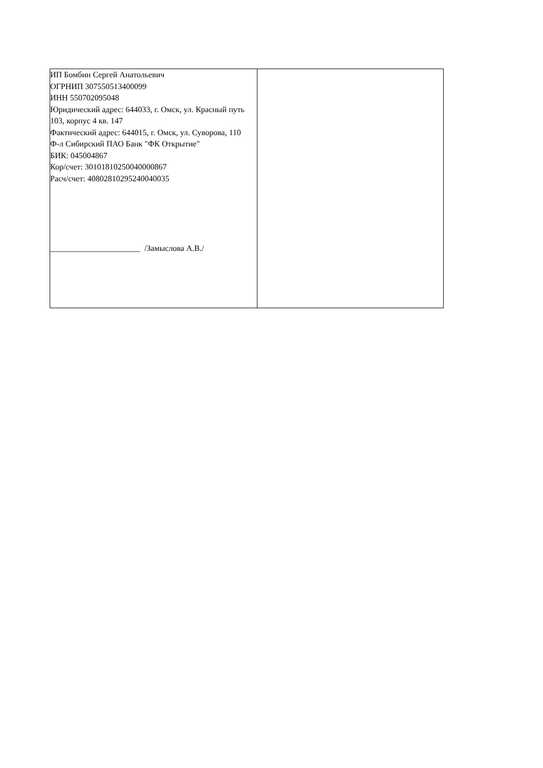| ИП Бомбин Сергей Анатольевич ОГРНИП 307550513400099 ИНН 550702095048 Юридический адрес: 644033, г. Омск, ул. Красный путь 103, корпус 4 кв. 147 Фактический адрес: 644015, г. Омск, ул. Суворова, 110 Ф-л Сибирский ПАО Банк "ФК Открытие" БИК: 045004867 Кор/счет: 30101810250040000867 Расч/счет: 40802810295240040035 ______________________ /Замыслова А.В./ | |